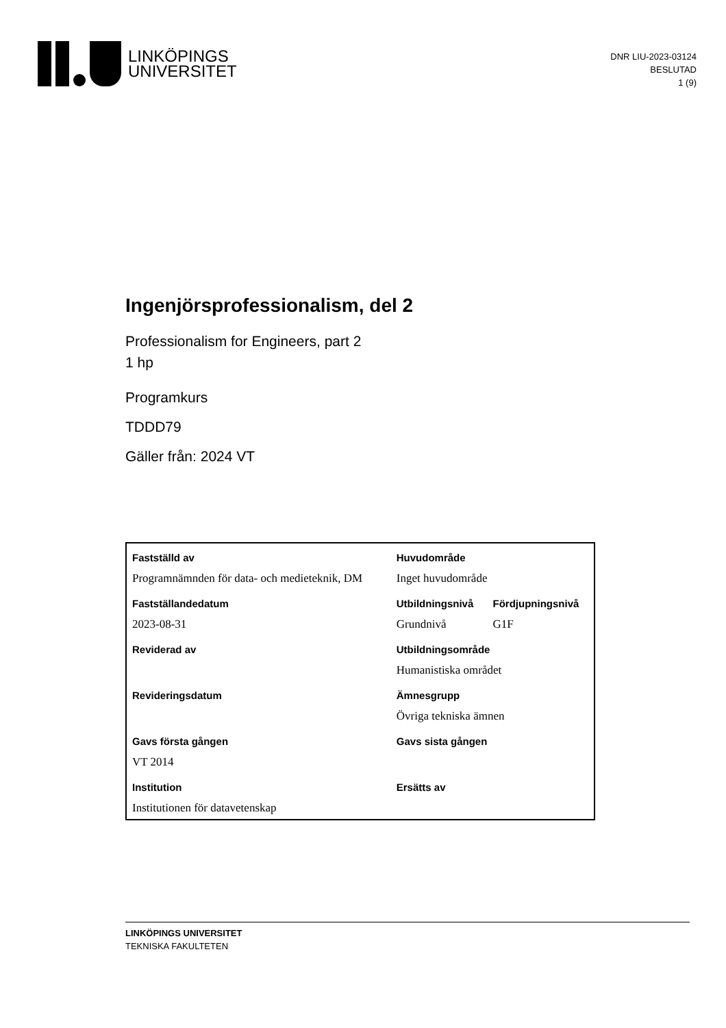LINKÖPINGS
UNIVERSITET
DNR LIU-2023-03124
BESLUTAD
1 (9)
Ingenjörsprofessionalism, del 2
Professionalism for Engineers, part 2
1 hp
Programkurs
TDDD79
Gäller från: 2024 VT
| Fastställd av | Huvudområde | |
| Programnämnden för data- och medieteknik, DM | Inget huvudområde | |
| Fastställandedatum | Utbildningsnivå | Fördjupningsnivå |
| 2023-08-31 | Grundnivå | G1F |
| Reviderad av | Utbildningsområde | |
| | Humanistiska området | |
| Revideringsdatum | Ämnesgrupp | |
| | Övriga tekniska ämnen | |
| Gavs första gången | Gavs sista gången | |
| VT 2014 | | |
| Institution | Ersätts av | |
| Institutionen för datavetenskap | | |
LINKÖPINGS UNIVERSITET
TEKNISKA FAKULTETEN